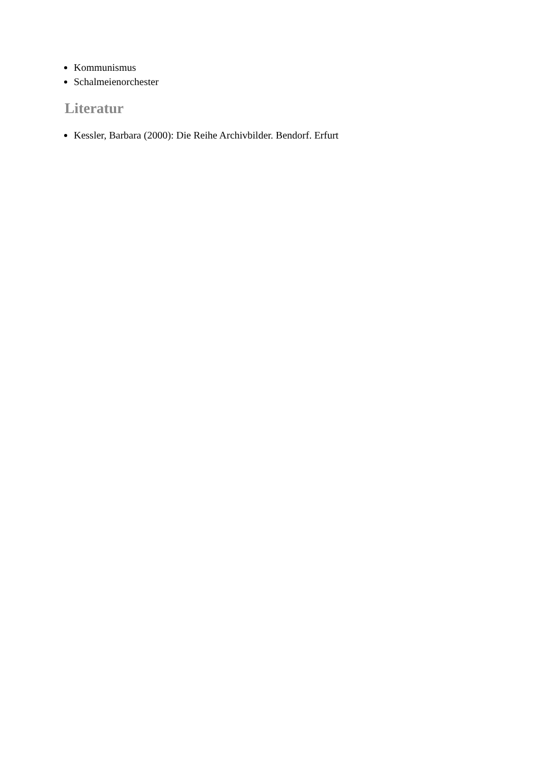Kommunismus
Schalmeienorchester
Literatur
Kessler, Barbara (2000): Die Reihe Archivbilder. Bendorf. Erfurt